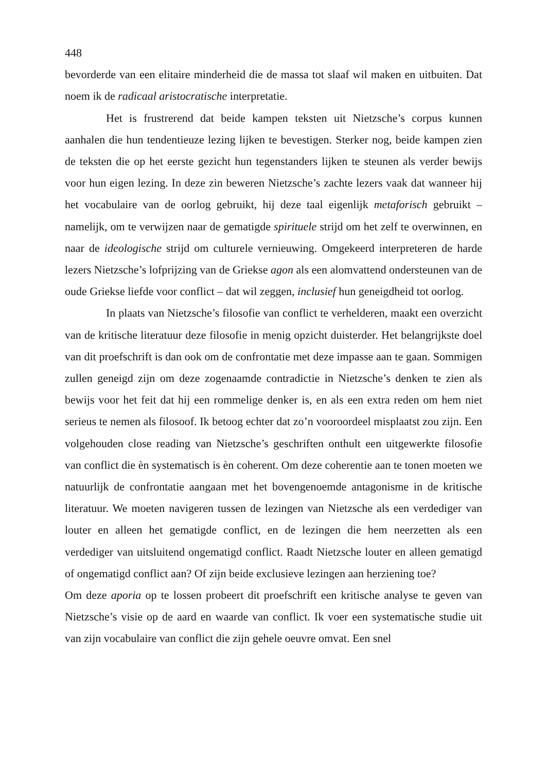448
bevorderde van een elitaire minderheid die de massa tot slaaf wil maken en uitbuiten. Dat noem ik de radicaal aristocratische interpretatie.
Het is frustrerend dat beide kampen teksten uit Nietzsche’s corpus kunnen aanhalen die hun tendentieuze lezing lijken te bevestigen. Sterker nog, beide kampen zien de teksten die op het eerste gezicht hun tegenstanders lijken te steunen als verder bewijs voor hun eigen lezing. In deze zin beweren Nietzsche’s zachte lezers vaak dat wanneer hij het vocabulaire van de oorlog gebruikt, hij deze taal eigenlijk metaforisch gebruikt – namelijk, om te verwijzen naar de gematigde spirituele strijd om het zelf te overwinnen, en naar de ideologische strijd om culturele vernieuwing. Omgekeerd interpreteren de harde lezers Nietzsche’s lofprijzing van de Griekse agon als een alomvattend ondersteunen van de oude Griekse liefde voor conflict – dat wil zeggen, inclusief hun geneigdheid tot oorlog.
In plaats van Nietzsche’s filosofie van conflict te verhelderen, maakt een overzicht van de kritische literatuur deze filosofie in menig opzicht duisterder. Het belangrijkste doel van dit proefschrift is dan ook om de confrontatie met deze impasse aan te gaan. Sommigen zullen geneigd zijn om deze zogenaamde contradictie in Nietzsche’s denken te zien als bewijs voor het feit dat hij een rommelige denker is, en als een extra reden om hem niet serieus te nemen als filosoof. Ik betoog echter dat zo’n vooroordeel misplaatst zou zijn. Een volgehouden close reading van Nietzsche’s geschriften onthult een uitgewerkte filosofie van conflict die èn systematisch is èn coherent. Om deze coherentie aan te tonen moeten we natuurlijk de confrontatie aangaan met het bovengenoemde antagonisme in de kritische literatuur. We moeten navigeren tussen de lezingen van Nietzsche als een verdediger van louter en alleen het gematigde conflict, en de lezingen die hem neerzetten als een verdediger van uitsluitend ongematigd conflict. Raadt Nietzsche louter en alleen gematigd of ongematigd conflict aan? Of zijn beide exclusieve lezingen aan herziening toe?
Om deze aporia op te lossen probeert dit proefschrift een kritische analyse te geven van Nietzsche’s visie op de aard en waarde van conflict. Ik voer een systematische studie uit van zijn vocabulaire van conflict die zijn gehele oeuvre omvat. Een snel